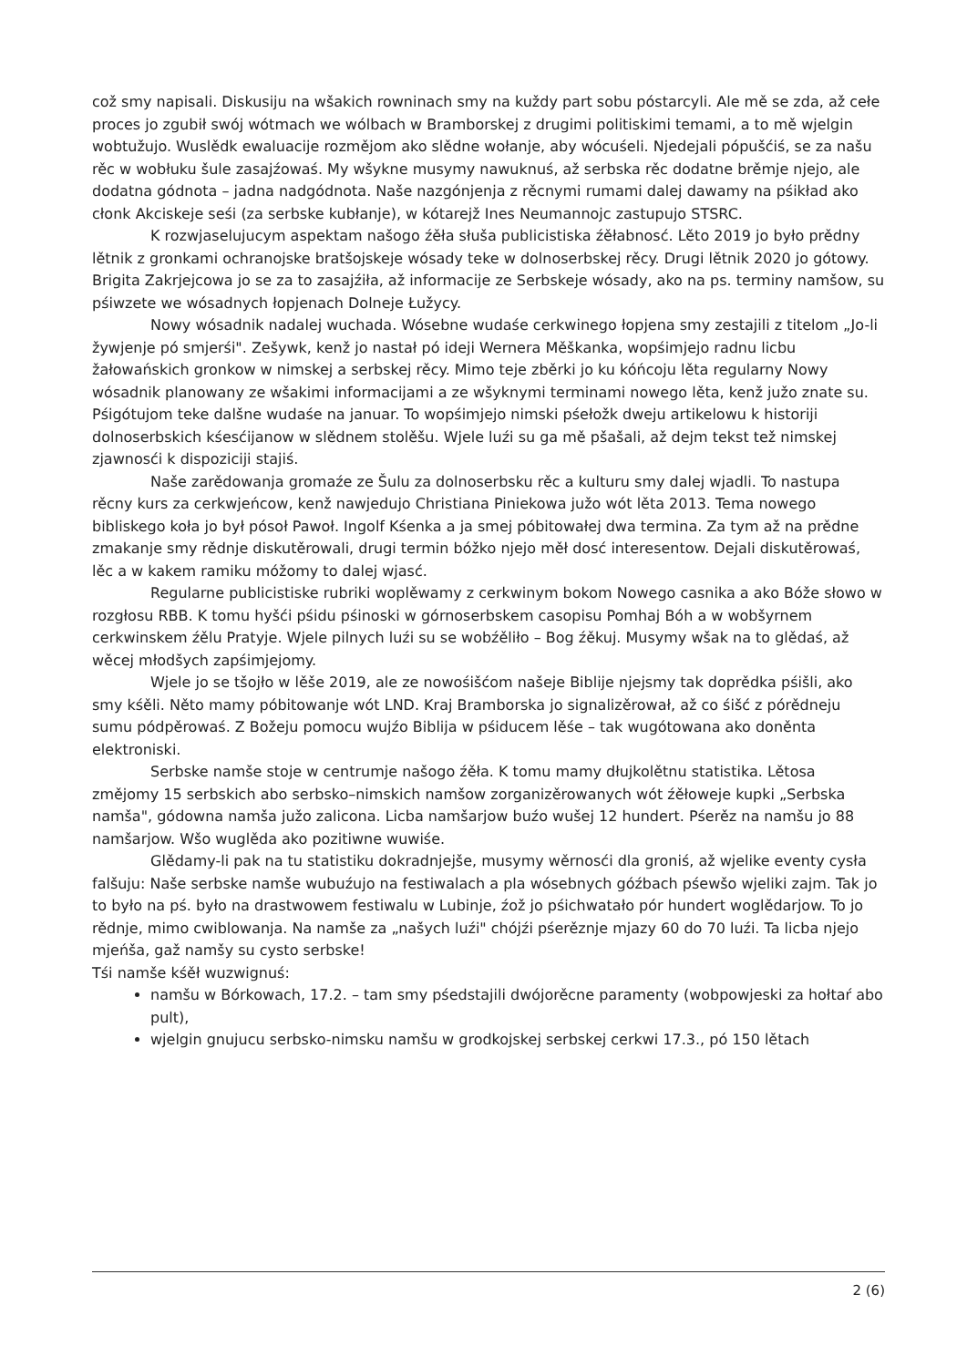což smy napisali. Diskusiju na wšakich rowninach smy na kuždy part sobu póstarcyli. Ale mě se zda, až cełe proces jo zgubił swój wótmach we wólbach w Bramborskej z drugimi politiskimi temami, a to mě wjelgin wobtužujo. Wuslědk ewaluacije rozmějom ako slědne wołanje, aby wócuśeli. Njedejali pópušćiś, se za našu rěc w wobłuku šule zasajźowaś. My wšykne musymy nawuknuś, až serbska rěc dodatne brěmje njejo, ale dodatna gódnota – jadna nadgódnota. Naše nazgónjenja z rěcnymi rumami dalej dawamy na pśikład ako cłonk Akciskeje seśi (za serbske kubłanje), w kótarejž Ines Neumannojc zastupujo STSRC.
K rozwjaselujucym aspektam našogo źěła słuša publicistiska źěłabnosć. Lěto 2019 jo było prědny lětnik z gronkami ochranojske bratšojskeje wósady teke w dolnoserbskej rěcy. Drugi lětnik 2020 jo gótowy. Brigita Zakrjejcowa jo se za to zasajźiła, až informacije ze Serbskeje wósady, ako na ps. terminy namšow, su pśiwzete we wósadnych łopjenach Dolneje Łužycy.
Nowy wósadnik nadalej wuchada. Wósebne wudaśe cerkwinego łopjena smy zestajili z titelom „Jo-li žywjenje pó smjerśi". Zešywk, kenž jo nastał pó ideji Wernera Měškanka, wopśimjejo radnu licbu žałowańskich gronkow w nimskej a serbskej rěcy. Mimo teje zběrki jo ku kóńcoju lěta regularny Nowy wósadnik planowany ze wšakimi informacijami a ze wšyknymi terminami nowego lěta, kenž južo znate su. Pśigótujom teke dalšne wudaśe na januar. To wopśimjejo nimski pśełožk dweju artikelowu k historiji dolnoserbskich kśesćijanow w slědnem stolěšu. Wjele luźi su ga mě pšašali, až dejm tekst tež nimskej zjawnosći k dispoziciji stajiś.
Naše zarědowanja gromaźe ze Šulu za dolnoserbsku rěc a kulturu smy dalej wjadli. To nastupa rěcny kurs za cerkwjeńcow, kenž nawjedujo Christiana Piniekowa južo wót lěta 2013. Tema nowego bibliskego koła jo był pósoł Pawoł. Ingolf Kśenka a ja smej póbitowałej dwa termina. Za tym až na prědne zmakanje smy rědnje diskutěrowali, drugi termin bóžko njejo měł dosć interesentow. Dejali diskutěrowaś, lěc a w kakem ramiku móžomy to dalej wjasć.
Regularne publicistiske rubriki woplěwamy z cerkwinym bokom Nowego casnika a ako Bóže słowo w rozgłosu RBB. K tomu hyšći pśidu pśinoski w górnoserbskem casopisu Pomhaj Bóh a w wobšyrnem cerkwinskem źělu Pratyje. Wjele pilnych luźi su se wobźěliło – Bog źěkuj. Musymy wšak na to glědaś, až wěcej młodšych zapśimjejomy.
Wjele jo se tšojło w lěše 2019, ale ze nowośišćom našeje Biblije njejsmy tak doprědka pśišli, ako smy kśěli. Něto mamy póbitowanje wót LND. Kraj Bramborska jo signalizěrował, až co śišć z pórědneju sumu pódpěrowaś. Z Božeju pomocu wujźo Biblija w pśiducem lěśe – tak wugótowana ako doněnta elektroniski.
Serbske namše stoje w centrumje našogo źěła. K tomu mamy dłujkolětnu statistika. Lětosa změjomy 15 serbskich abo serbsko–nimskich namšow zorganizěrowanych wót źěłoweje kupki „Serbska namša", gódowna namša južo zalicona. Licba namšarjow buźo wušej 12 hundert. Pśerěz na namšu jo 88 namšarjow. Wšo wuglěda ako pozitiwne wuwiśe.
Glědamy-li pak na tu statistiku dokradnjejše, musymy wěrnosći dla groniś, až wjelike eventy cysła falšuju: Naše serbske namše wubuźujo na festiwalach a pla wósebnych góźbach pśewšo wjeliki zajm. Tak jo to było na pś. było na drastwowem festiwalu w Lubinje, źož jo pśichwatało pór hundert woglědarjow. To jo rědnje, mimo cwiblowanja. Na namše za „našych luźi" chójźi pśerěznje mjazy 60 do 70 luźi. Ta licba njejo mjeńša, gaž namšy su cysto serbske!
Tśi namše kśěł wuzwignuś:
namšu w Bórkowach, 17.2. – tam smy pśedstajili dwójorěcne paramenty (wobpowjeski za hołtaŕ abo pult),
wjelgin gnujucu serbsko-nimsku namšu w grodkojskej serbskej cerkwi 17.3., pó 150 lětach
2 (6)